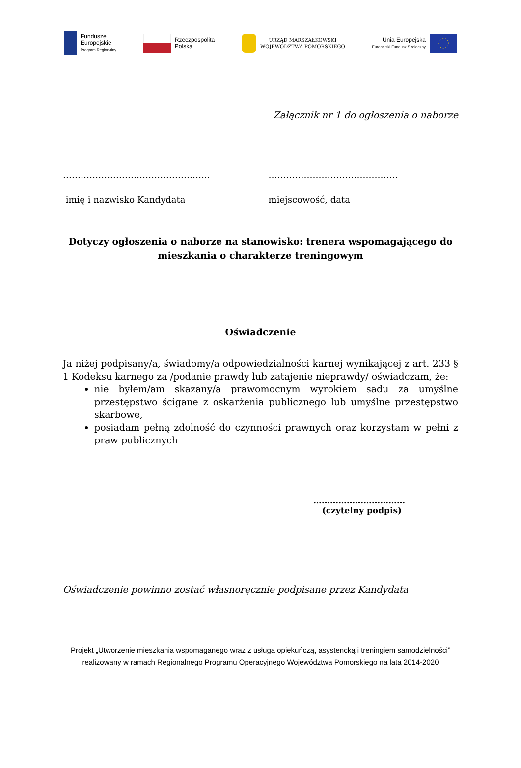Fundusze
Europejskie
Program Regionalny
Rzeczpospolita
Polska
URZĄD MARSZAŁKOWSKI
WOJEWÓDZTWA POMORSKIEGO
Unia Europejska
Europejski Fundusz Społeczny
Załącznik nr 1 do ogłoszenia o naborze
………………………………………….. ……………………………………..
imię i nazwisko Kandydata miejscowość, data
Dotyczy ogłoszenia o naborze na stanowisko: trenera wspomagającego do
mieszkania o charakterze treningowym
Oświadczenie
Ja niżej podpisany/a, świadomy/a odpowiedzialności karnej wynikającej z art. 233 § 1 Kodeksu karnego za /podanie prawdy lub zatajenie nieprawdy/ oświadczam, że:
nie byłem/am skazany/a prawomocnym wyrokiem sadu za umyślne przestępstwo ścigane z oskarżenia publicznego lub umyślne przestępstwo skarbowe,
posiadam pełną zdolność do czynności prawnych oraz korzystam w pełni z praw publicznych
……………………………
(czytelny podpis)
Oświadczenie powinno zostać własnoręcznie podpisane przez Kandydata
Projekt „Utworzenie mieszkania wspomaganego wraz z usługa opiekuńczą, asystencką i treningiem samodzielności” realizowany w ramach Regionalnego Programu Operacyjnego Województwa Pomorskiego na lata 2014-2020